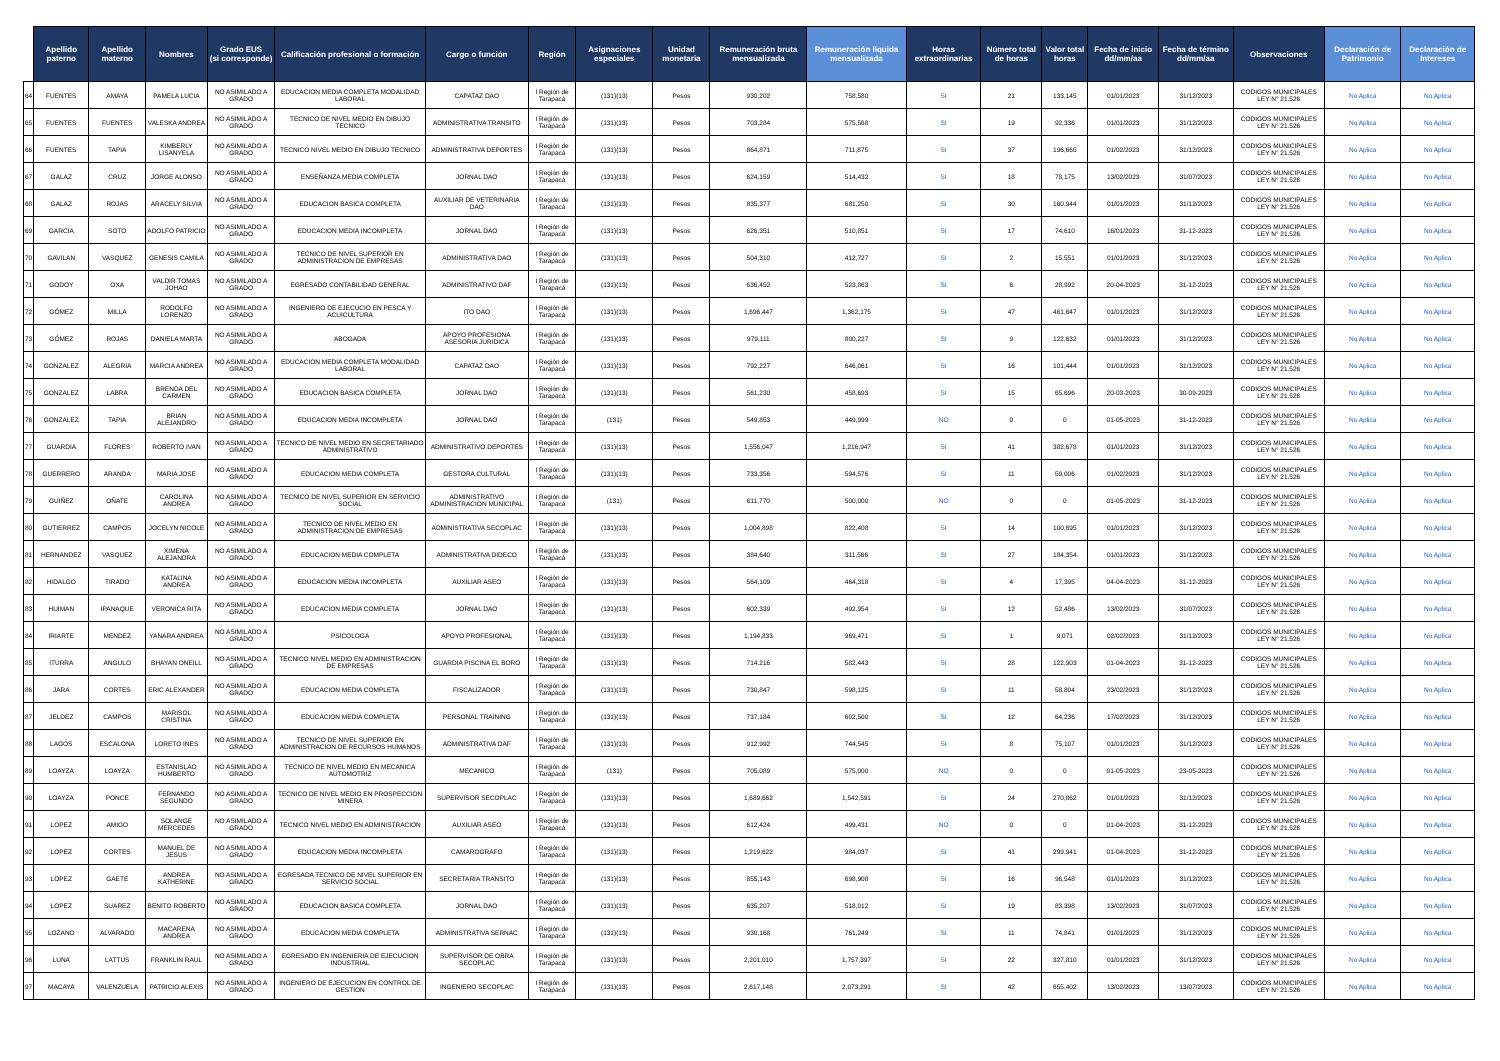| | Apellido paterno | Apellido materno | Nombres | Grado EUS (si corresponde) | Calificación profesional o formación | Cargo o función | Región | Asignaciones especiales | Unidad monetaria | Remuneración bruta mensualizada | Remuneración líquida mensualizada | Horas extraordinarias | Número total de horas | Valor total horas | Fecha de inicio dd/mm/aa | Fecha de término dd/mm/aa | Observaciones | Declaración de Patrimonio | Declaración de Intereses |
| --- | --- | --- | --- | --- | --- | --- | --- | --- | --- | --- | --- | --- | --- | --- | --- | --- | --- | --- | --- |
| 64 | FUENTES | AMAYA | PAMELA LUCIA | NO ASIMILADO A GRADO | EDUCACION MEDIA COMPLETA MODALIDAD LABORAL | CAPATAZ DAO | I Región de Tarapacá | (131)(13) | Pesos | 930,202 | 758,580 | SI | 21 | 133,145 | 01/01/2023 | 31/12/2023 | CODIGOS MUNICIPALES LEY N° 21.526 | No Aplica | No Aplica |
| 65 | FUENTES | FUENTES | VALESKA ANDREA | NO ASIMILADO A GRADO | TECNICO DE NIVEL MEDIO EN DIBUJO TECNICO | ADMINISTRATIVA TRANSITO | I Región de Tarapacá | (131)(13) | Pesos | 703,284 | 575,568 | SI | 19 | 92,336 | 01/01/2023 | 31/12/2023 | CODIGOS MUNICIPALES LEY N° 21.526 | No Aplica | No Aplica |
| 66 | FUENTES | TAPIA | KIMBERLY LISANYELA | NO ASIMILADO A GRADO | TECNICO NIVEL MEDIO EN DIBUJO TECNICO | ADMINISTRATIVA DEPORTES | I Región de Tarapacá | (131)(13) | Pesos | 864,871 | 711,875 | SI | 37 | 196,665 | 01/02/2023 | 31/12/2023 | CODIGOS MUNICIPALES LEY N° 21.526 | No Aplica | No Aplica |
| 67 | GALAZ | CRUZ | JORGE ALONSO | NO ASIMILADO A GRADO | ENSEÑANZA MEDIA COMPLETA | JORNAL DAO | I Región de Tarapacá | (131)(13) | Pesos | 624,159 | 514,432 | SI | 18 | 78,175 | 13/02/2023 | 31/07/2023 | CODIGOS MUNICIPALES LEY N° 21.526 | No Aplica | No Aplica |
| 68 | GALAZ | ROJAS | ARACELY SILVIA | NO ASIMILADO A GRADO | EDUCACION BASICA COMPLETA | AUXILIAR DE VETERINARIA DAO | I Región de Tarapacá | (131)(13) | Pesos | 835,377 | 681,250 | SI | 30 | 160,944 | 01/01/2023 | 31/12/2023 | CODIGOS MUNICIPALES LEY N° 21.526 | No Aplica | No Aplica |
| 69 | GARCIA | SOTO | ADOLFO PATRICIO | NO ASIMILADO A GRADO | EDUCACION MEDIA INCOMPLETA | JORNAL DAO | I Región de Tarapacá | (131)(13) | Pesos | 626,351 | 510,851 | SI | 17 | 74,610 | 16/01/2023 | 31-12-2023 | CODIGOS MUNICIPALES LEY N° 21.526 | No Aplica | No Aplica |
| 70 | GAVILAN | VASQUEZ | GENESIS CAMILA | NO ASIMILADO A GRADO | TECNICO DE NIVEL SUPERIOR EN ADMINISTRACION DE EMPRESAS | ADMINISTRATIVA DAO | I Región de Tarapacá | (131)(13) | Pesos | 504,310 | 412,727 | SI | 2 | 15,551 | 01/01/2023 | 31/12/2023 | CODIGOS MUNICIPALES LEY N° 21.526 | No Aplica | No Aplica |
| 71 | GODOY | OXA | VALDIR TOMAS JOHAO | NO ASIMILADO A GRADO | EGRESADO CONTABILIDAD GENERAL | ADMINISTRATIVO DAF | I Región de Tarapacá | (131)(13) | Pesos | 636,452 | 523,863 | SI | 6 | 28,992 | 20-04-2023 | 31-12-2023 | CODIGOS MUNICIPALES LEY N° 21.526 | No Aplica | No Aplica |
| 72 | GÓMEZ | MILLA | RODOLFO LORENZO | NO ASIMILADO A GRADO | INGENIERO DE EJECUCIO EN PESCA Y ACUICULTURA | ITO DAO | I Región de Tarapacá | (131)(13) | Pesos | 1,696,447 | 1,362,175 | SI | 47 | 461,647 | 01/01/2023 | 31/12/2023 | CODIGOS MUNICIPALES LEY N° 21.526 | No Aplica | No Aplica |
| 73 | GÓMEZ | ROJAS | DANIELA MARTA | NO ASIMILADO A GRADO | ABOGADA | APOYO PROFESIONA ASESORIA JURIDICA | I Región de Tarapacá | (131)(13) | Pesos | 979,111 | 800,227 | SI | 9 | 122,632 | 01/01/2023 | 31/12/2023 | CODIGOS MUNICIPALES LEY N° 21.526 | No Aplica | No Aplica |
| 74 | GONZALEZ | ALEGRIA | MARCIA ANDREA | NO ASIMILADO A GRADO | EDUCACION MEDIA COMPLETA MODALIDAD LABORAL | CAPATAZ DAO | I Región de Tarapacá | (131)(13) | Pesos | 792,227 | 646,061 | SI | 16 | 101,444 | 01/01/2023 | 31/12/2023 | CODIGOS MUNICIPALES LEY N° 21.526 | No Aplica | No Aplica |
| 75 | GONZALEZ | LABRA | BRENDA DEL CARMEN | NO ASIMILADO A GRADO | EDUCACION BASICA COMPLETA | JORNAL DAO | I Región de Tarapacá | (131)(13) | Pesos | 561,230 | 458,693 | SI | 15 | 65,696 | 20-03-2023 | 30-09-2023 | CODIGOS MUNICIPALES LEY N° 21.526 | No Aplica | No Aplica |
| 76 | GONZALEZ | TAPIA | BRIAN ALEJANDRO | NO ASIMILADO A GRADO | EDUCACION MEDIA INCOMPLETA | JORNAL DAO | I Región de Tarapacá | (131) | Pesos | 549,853 | 449,999 | NO | 0 | 0 | 01-05-2023 | 31-12-2023 | CODIGOS MUNICIPALES LEY N° 21.526 | No Aplica | No Aplica |
| 77 | GUARDIA | FLORES | ROBERTO IVAN | NO ASIMILADO A GRADO | TECNICO DE NIVEL MEDIO EN SECRETARIADO ADMINISTRATIVO | ADMINISTRATIVO DEPORTES | I Región de Tarapacá | (131)(13) | Pesos | 1,556,047 | 1,216,947 | SI | 41 | 382,678 | 01/01/2023 | 31/12/2023 | CODIGOS MUNICIPALES LEY N° 21.526 | No Aplica | No Aplica |
| 78 | GUERRERO | ARANDA | MARIA JOSE | NO ASIMILADO A GRADO | EDUCACION MEDIA COMPLETA | GESTORA CULTURAL | I Región de Tarapacá | (131)(13) | Pesos | 733,356 | 594,576 | SI | 11 | 59,006 | 01/02/2023 | 31/12/2023 | CODIGOS MUNICIPALES LEY N° 21.526 | No Aplica | No Aplica |
| 79 | GUIÑEZ | OÑATE | CAROLINA ANDREA | NO ASIMILADO A GRADO | TECNICO DE NIVEL SUPERIOR EN SERVICIO SOCIAL | ADMINISTRATIVO ADMINISTRACION MUNICIPAL | I Región de Tarapacá | (131) | Pesos | 611,770 | 500,000 | NO | 0 | 0 | 01-05-2023 | 31-12-2023 | CODIGOS MUNICIPALES LEY N° 21.526 | No Aplica | No Aplica |
| 80 | GUTIERREZ | CAMPOS | JOCELYN NICOLE | NO ASIMILADO A GRADO | TECNICO DE NIVEL MEDIO EN ADMINISTRACION DE EMPRESAS | ADMINISTRATIVA SECOPLAC | I Región de Tarapacá | (131)(13) | Pesos | 1,004,898 | 822,408 | SI | 14 | 100,695 | 01/01/2023 | 31/12/2023 | CODIGOS MUNICIPALES LEY N° 21.526 | No Aplica | No Aplica |
| 81 | HERNANDEZ | VASQUEZ | XIMENA ALEJANDRA | NO ASIMILADO A GRADO | EDUCACION MEDIA COMPLETA | ADMINISTRATIVA DIDECO | I Región de Tarapacá | (131)(13) | Pesos | 384,640 | 311,566 | SI | 27 | 184,354 | 01/01/2023 | 31/12/2023 | CODIGOS MUNICIPALES LEY N° 21.526 | No Aplica | No Aplica |
| 82 | HIDALGO | TIRADO | KATALINA ANDREA | NO ASIMILADO A GRADO | EDUCACION MEDIA INCOMPLETA | AUXILIAR ASEO | I Región de Tarapacá | (131)(13) | Pesos | 564,109 | 464,318 | SI | 4 | 17,395 | 04-04-2023 | 31-12-2023 | CODIGOS MUNICIPALES LEY N° 21.526 | No Aplica | No Aplica |
| 83 | HUIMAN | IPANAQUE | VERONICA RITA | NO ASIMILADO A GRADO | EDUCACION MEDIA COMPLETA | JORNAL DAO | I Región de Tarapacá | (131)(13) | Pesos | 602,339 | 492,954 | SI | 12 | 52,486 | 13/02/2023 | 31/07/2023 | CODIGOS MUNICIPALES LEY N° 21.526 | No Aplica | No Aplica |
| 84 | IRIARTE | MENDEZ | YANARA ANDREA | NO ASIMILADO A GRADO | PSICOLOGA | APOYO PROFESIONAL | I Región de Tarapacá | (131)(13) | Pesos | 1,194,833 | 969,471 | SI | 1 | 9,071 | 02/02/2023 | 31/12/2023 | CODIGOS MUNICIPALES LEY N° 21.526 | No Aplica | No Aplica |
| 85 | ITURRA | ANGULO | BHAYAN ONEILL | NO ASIMILADO A GRADO | TECNICO NIVEL MEDIO EN ADMINISTRACION DE EMPRESAS | GUARDIA PISCINA EL BORO | I Región de Tarapacá | (131)(13) | Pesos | 714,216 | 582,443 | SI | 28 | 122,903 | 01-04-2023 | 31-12-2023 | CODIGOS MUNICIPALES LEY N° 21.526 | No Aplica | No Aplica |
| 86 | JARA | CORTES | ERIC ALEXANDER | NO ASIMILADO A GRADO | EDUCACION MEDIA COMPLETA | FISCALIZADOR | I Región de Tarapacá | (131)(13) | Pesos | 730,847 | 598,125 | SI | 11 | 58,804 | 23/02/2023 | 31/12/2023 | CODIGOS MUNICIPALES LEY N° 21.526 | No Aplica | No Aplica |
| 87 | JELDEZ | CAMPOS | MARISOL CRISTINA | NO ASIMILADO A GRADO | EDUCACION MEDIA COMPLETA | PERSONAL TRAINING | I Región de Tarapacá | (131)(13) | Pesos | 737,184 | 602,500 | SI | 12 | 64,236 | 17/02/2023 | 31/12/2023 | CODIGOS MUNICIPALES LEY N° 21.526 | No Aplica | No Aplica |
| 88 | LAGOS | ESCALONA | LORETO INES | NO ASIMILADO A GRADO | TECNICO DE NIVEL SUPERIOR EN ADMINISTRACION DE RECURSOS HUMANOS | ADMINISTRATIVA DAF | I Región de Tarapacá | (131)(13) | Pesos | 912,992 | 744,545 | SI | 8 | 75,107 | 01/01/2023 | 31/12/2023 | CODIGOS MUNICIPALES LEY N° 21.526 | No Aplica | No Aplica |
| 89 | LOAYZA | LOAYZA | ESTANISLAO HUMBERTO | NO ASIMILADO A GRADO | TECNICO DE NIVEL MEDIO EN MECANICA AUTOMOTRIZ | MECANICO | I Región de Tarapacá | (131) | Pesos | 705,089 | 575,000 | NO | 0 | 0 | 01-05-2023 | 23-05-2023 | CODIGOS MUNICIPALES LEY N° 21.526 | No Aplica | No Aplica |
| 90 | LOAYZA | PONCE | FERNANDO SEGUNDO | NO ASIMILADO A GRADO | TECNICO DE NIVEL MEDIO EN PROSPECCION MINERA | SUPERVISOR SECOPLAC | I Región de Tarapacá | (131)(13) | Pesos | 1,689,662 | 1,542,591 | SI | 24 | 270,862 | 01/01/2023 | 31/12/2023 | CODIGOS MUNICIPALES LEY N° 21.526 | No Aplica | No Aplica |
| 91 | LOPEZ | AMIGO | SOLANGE MERCEDES | NO ASIMILADO A GRADO | TECNICO NIVEL MEDIO EN ADMINISTRACION | AUXILIAR ASEO | I Región de Tarapacá | (131)(13) | Pesos | 612,424 | 499,431 | NO | 0 | 0 | 01-04-2023 | 31-12-2023 | CODIGOS MUNICIPALES LEY N° 21.526 | No Aplica | No Aplica |
| 92 | LOPEZ | CORTES | MANUEL DE JESUS | NO ASIMILADO A GRADO | EDUCACION MEDIA INCOMPLETA | CAMAROGRAFO | I Región de Tarapacá | (131)(13) | Pesos | 1,219,622 | 984,037 | SI | 41 | 299,941 | 01-04-2023 | 31-12-2023 | CODIGOS MUNICIPALES LEY N° 21.526 | No Aplica | No Aplica |
| 93 | LOPEZ | GAETE | ANDREA KATHERINE | NO ASIMILADO A GRADO | EGRESADA TECNICO DE NIVEL SUPERIOR EN SERVICIO SOCIAL | SECRETARIA TRANSITO | I Región de Tarapacá | (131)(13) | Pesos | 855,143 | 698,908 | SI | 16 | 96,548 | 01/01/2023 | 31/12/2023 | CODIGOS MUNICIPALES LEY N° 21.526 | No Aplica | No Aplica |
| 94 | LOPEZ | SUAREZ | BENITO ROBERTO | NO ASIMILADO A GRADO | EDUCACION BASICA COMPLETA | JORNAL DAO | I Región de Tarapacá | (131)(13) | Pesos | 635,207 | 518,012 | SI | 19 | 83,398 | 13/02/2023 | 31/07/2023 | CODIGOS MUNICIPALES LEY N° 21.526 | No Aplica | No Aplica |
| 95 | LOZANO | ALVARADO | MACARENA ANDREA | NO ASIMILADO A GRADO | EDUCACION MEDIA COMPLETA | ADMINISTRATIVA SERNAC | I Región de Tarapacá | (131)(13) | Pesos | 930,168 | 761,249 | SI | 11 | 74,841 | 01/01/2023 | 31/12/2023 | CODIGOS MUNICIPALES LEY N° 21.526 | No Aplica | No Aplica |
| 96 | LUNA | LATTUS | FRANKLIN RAUL | NO ASIMILADO A GRADO | EGRESADO EN INGENIERIA DE EJECUCION INDUSTRIAL | SUPERVISOR DE OBRA SECOPLAC | I Región de Tarapacá | (131)(13) | Pesos | 2,201,010 | 1,757,397 | SI | 22 | 327,810 | 01/01/2023 | 31/12/2023 | CODIGOS MUNICIPALES LEY N° 21.526 | No Aplica | No Aplica |
| 97 | MACAYA | VALENZUELA | PATRICIO ALEXIS | NO ASIMILADO A GRADO | INGENIERO DE EJECUCION EN CONTROL DE GESTION | INGENIERO SECOPLAC | I Región de Tarapacá | (131)(13) | Pesos | 2,617,148 | 2,073,291 | SI | 42 | 655,402 | 13/02/2023 | 13/07/2023 | CODIGOS MUNICIPALES LEY N° 21.526 | No Aplica | No Aplica |